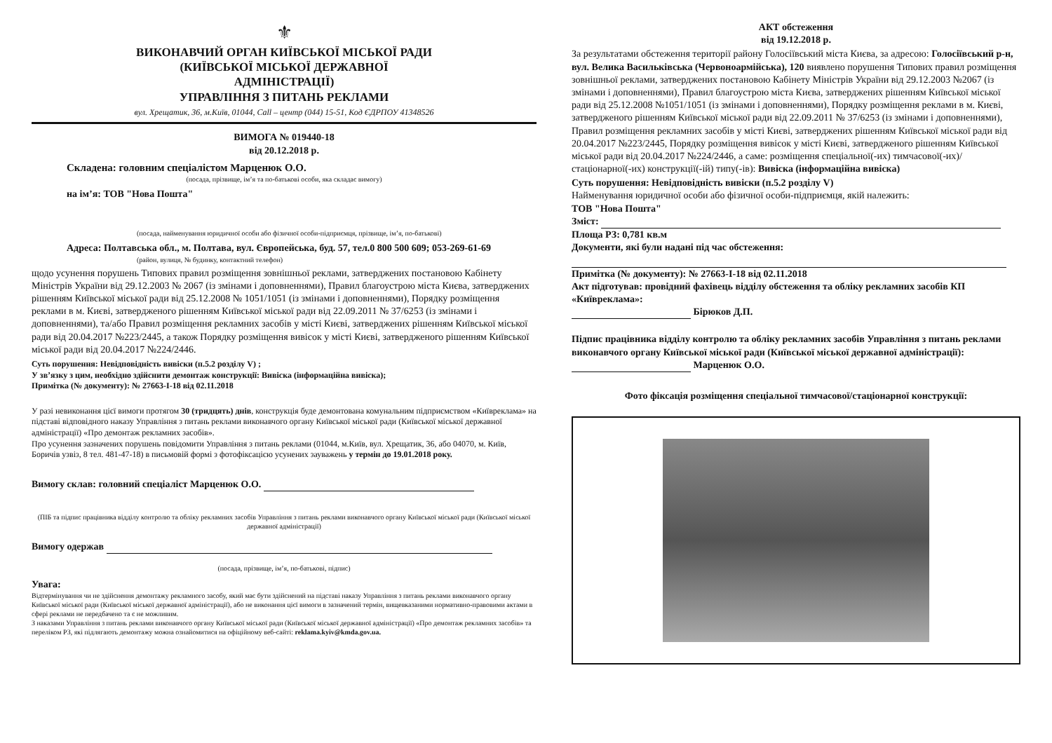⚜
ВИКОНАВЧИЙ ОРГАН КИЇВСЬКОЇ МІСЬКОЇ РАДИ
(КИЇВСЬКОЇ МІСЬКОЇ ДЕРЖАВНОЇ
АДМІНІСТРАЦІЇ)
УПРАВЛІННЯ З ПИТАНЬ РЕКЛАМИ
вул. Хрещатик, 36, м.Київ, 01044, Call – центр (044) 15-51, Код ЄДРПОУ 41348526
ВИМОГА № 019440-18
від 20.12.2018 р.
Складена: головним спеціалістом Марценюк О.О.
(посада, прізвище, ім’я та по-батькові особи, яка складає вимогу)
на ім’я: ТОВ "Нова Пошта"
(посада, найменування юридичної особи або фізичної особи-підприємця, прізвище, ім’я, по-батькові)
Адреса: Полтавська обл., м. Полтава, вул. Європейська, буд. 57, тел.0 800 500 609; 053-269-61-69
(район, вулиця, № будинку, контактний телефон)
щодо усунення порушень Типових правил розміщення зовнішньої реклами, затверджених постановою Кабінету Міністрів України від 29.12.2003 № 2067 (із змінами і доповненнями), Правил благоустрою міста Києва, затверджених рішенням Київської міської ради від 25.12.2008 № 1051/1051 (із змінами і доповненнями), Порядку розміщення реклами в м. Києві, затвердженого рішенням Київської міської ради від 22.09.2011 № 37/6253 (із змінами і доповненнями), та/або Правил розміщення рекламних засобів у місті Києві, затверджених рішенням Київської міської ради від 20.04.2017 №223/2445, а також Порядку розміщення вивісок у місті Києві, затвердженого рішенням Київської міської ради від 20.04.2017 №224/2446.
Суть порушення: Невідповідність вивіски (п.5.2 розділу V) ;
У зв’язку з цим, необхідно здійснити демонтаж конструкції: Вивіска (інформаційна вивіска);
Примітка (№ документу): № 27663-І-18 від 02.11.2018
У разі невиконання цієї вимоги протягом 30 (тридцять) днів, конструкція буде демонтована комунальним підприємством «Київреклама» на підставі відповідного наказу Управління з питань реклами виконавчого органу Київської міської ради (Київської міської державної адміністрації) «Про демонтаж рекламних засобів».
Про усунення зазначених порушень повідомити Управління з питань реклами (01044, м.Київ, вул. Хрещатик, 36, або 04070, м. Київ, Боричів узвіз, 8 тел. 481-47-18) в письмовій формі з фотофіксацією усунених зауважень у термін до 19.01.2018 року.
Вимогу склав: головний спеціаліст Марценюк О.О.
(ПІБ та підпис працівника відділу контролю та обліку рекламних засобів Управління з питань реклами виконавчого органу Київської міської ради (Київської міської державної адміністрації)
Вимогу одержав
(посада, прізвище, ім’я, по-батькові, підпис)
Увага:
Відтермінування чи не здійснення демонтажу рекламного засобу, який має бути здійснений на підставі наказу Управління з питань реклами виконавчого органу Київської міської ради (Київської міської державної адміністрації), або не виконання цієї вимоги в зазначений термін, вищевказаними нормативно-правовими актами в сфері реклами не передбачено та є не можливим.
З наказами Управління з питань реклами виконавчого органу Київської міської ради (Київської міської державної адміністрації) «Про демонтаж рекламних засобів» та переліком РЗ, які підлягають демонтажу можна ознайомитися на офіційному веб-сайті: reklama.kyiv@kmda.gov.ua.
АКТ обстеження
від 19.12.2018 р.
За результатами обстеження території району Голосіївський міста Києва, за адресою: Голосіївський р-н, вул. Велика Васильківська (Червоноармійська), 120 виявлено порушення Типових правил розміщення зовнішньої реклами, затверджених постановою Кабінету Міністрів України від 29.12.2003 №2067 (із змінами і доповненнями), Правил благоустрою міста Києва, затверджених рішенням Київської міської ради від 25.12.2008 №1051/1051 (із змінами і доповненнями), Порядку розміщення реклами в м. Києві, затвердженого рішенням Київської міської ради від 22.09.2011 № 37/6253 (із змінами і доповненнями), Правил розміщення рекламних засобів у місті Києві, затверджених рішенням Київської міської ради від 20.04.2017 №223/2445, Порядку розміщення вивісок у місті Києві, затвердженого рішенням Київської міської ради від 20.04.2017 №224/2446, а саме: розміщення спеціальної(-их) тимчасової(-их)/ стаціонарної(-их) конструкції(-ій) типу(-ів): Вивіска (інформаційна вивіска)
Суть порушення: Невідповідність вивіски (п.5.2 розділу V)
Найменування юридичної особи або фізичної особи-підприємця, якій належить:
ТОВ "Нова Пошта"
Зміст:
Площа РЗ: 0,781 кв.м
Документи, які були надані під час обстеження:
Примітка (№ документу): № 27663-І-18 від 02.11.2018
Акт підготував: провідний фахівець відділу обстеження та обліку рекламних засобів КП «Київреклама»:
Бірюков Д.П.
Підпис працівника відділу контролю та обліку рекламних засобів Управління з питань реклами виконавчого органу Київської міської ради (Київської міської державної адміністрації):
Марценюк О.О.
Фото фіксація розміщення спеціальної тимчасової/стаціонарної конструкції: